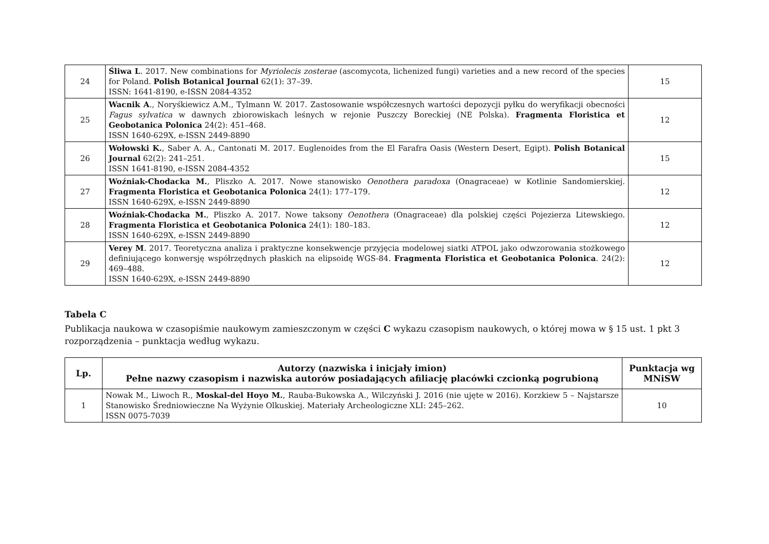| 24 | Śliwa L . 2017. New combinations for Myriolecis zosterae (ascomycota, lichenized fungi) varieties and a new record of the species for Poland. Polish Botanical Journal 62(1): 37–39. ISSN: 1641-8190, e-ISSN 2084-4352 | 15 |
| 25 | Wacnik A ., Noryśkiewicz A.M., Tylmann W. 2017. Zastosowanie współczesnych wartości depozycji pyłku do weryfikacji obecności Fagus sylvatica w dawnych zbiorowiskach leśnych w rejonie Puszczy Boreckiej (NE Polska). Fragmenta Floristica et Geobotanica Polonica 24(2): 451–468. ISSN 1640-629X, e-ISSN 2449-8890 | 12 |
| 26 | Wołowski K. , Saber A. A., Cantonati M. 2017. Euglenoides from the El Farafra Oasis (Western Desert, Egipt). Polish Botanical Journal 62(2): 241–251. ISSN 1641-8190, e-ISSN 2084-4352 | 15 |
| 27 | Woźniak-Chodacka M. , Pliszko A. 2017. Nowe stanowisko Oenothera paradoxa (Onagraceae) w Kotlinie Sandomierskiej. Fragmenta Floristica et Geobotanica Polonica 24(1): 177–179. ISSN 1640-629X, e-ISSN 2449-8890 | 12 |
| 28 | Woźniak-Chodacka M. , Pliszko A. 2017. Nowe taksony Oenothera (Onagraceae) dla polskiej części Pojezierza Litewskiego. Fragmenta Floristica et Geobotanica Polonica 24(1): 180–183. ISSN 1640-629X, e-ISSN 2449-8890 | 12 |
| 29 | Verey M . 2017. Teoretyczna analiza i praktyczne konsekwencje przyjęcia modelowej siatki ATPOL jako odwzorowania stożkowego definiującego konwersję współrzędnych płaskich na elipsoidę WGS-84. Fragmenta Floristica et Geobotanica Polonica . 24(2): 469–488. ISSN 1640-629X, e-ISSN 2449-8890 | 12 |
Tabela C
Publikacja naukowa w czasopiśmie naukowym zamieszczonym w części C wykazu czasopism naukowych, o której mowa w § 15 ust. 1 pkt 3 rozporządzenia – punktacja według wykazu.
| Lp. | Autorzy (nazwiska i inicjały imion) Pełne nazwy czasopism i nazwiska autorów posiadających afiliację placówki czcionką pogrubioną | Punktacja wg MNiSW |
| --- | --- | --- |
| 1 | Nowak M., Liwoch R., Moskal-del Hoyo M. , Rauba-Bukowska A., Wilczyński J. 2016 (nie ujęte w 2016). Korzkiew 5 – Najstarsze Stanowisko Średniowieczne Na Wyżynie Olkuskiej. Materiały Archeologiczne XLI: 245–262. ISSN 0075-7039 | 10 |